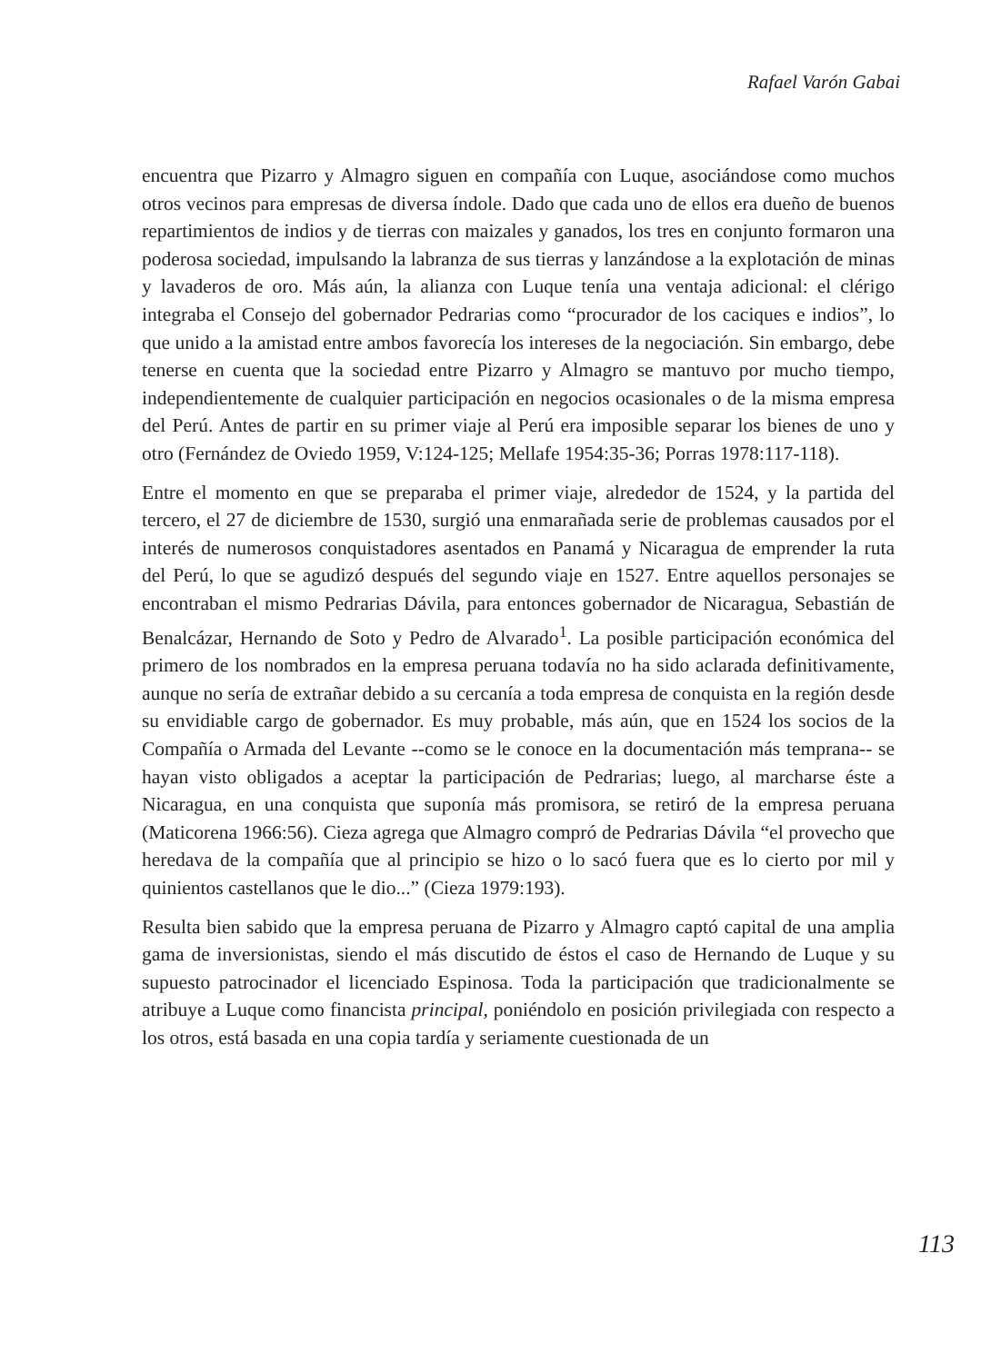Rafael Varón Gabai
encuentra que Pizarro y Almagro siguen en compañía con Luque, asociándose como muchos otros vecinos para empresas de diversa índole. Dado que cada uno de ellos era dueño de buenos repartimientos de indios y de tierras con maizales y ganados, los tres en conjunto formaron una poderosa sociedad, impulsando la labranza de sus tierras y lanzándose a la explotación de minas y lavaderos de oro. Más aún, la alianza con Luque tenía una ventaja adicional: el clérigo integraba el Consejo del gobernador Pedrarias como “procurador de los caciques e indios”, lo que unido a la amistad entre ambos favorecía los intereses de la negociación. Sin embargo, debe tenerse en cuenta que la sociedad entre Pizarro y Almagro se mantuvo por mucho tiempo, independientemente de cualquier participación en negocios ocasionales o de la misma empresa del Perú. Antes de partir en su primer viaje al Perú era imposible separar los bienes de uno y otro (Fernández de Oviedo 1959, V:124-125; Mellafe 1954:35-36; Porras 1978:117-118).
Entre el momento en que se preparaba el primer viaje, alrededor de 1524, y la partida del tercero, el 27 de diciembre de 1530, surgió una enmarañada serie de problemas causados por el interés de numerosos conquistadores asentados en Panamá y Nicaragua de emprender la ruta del Perú, lo que se agudizó después del segundo viaje en 1527. Entre aquellos personajes se encontraban el mismo Pedrarias Dávila, para entonces gobernador de Nicaragua, Sebastián de Benalcázar, Hernando de Soto y Pedro de Alvarado<sup>1</sup>. La posible participación económica del primero de los nombrados en la empresa peruana todavía no ha sido aclarada definitivamente, aunque no sería de extrañar debido a su cercanía a toda empresa de conquista en la región desde su envidiable cargo de gobernador. Es muy probable, más aún, que en 1524 los socios de la Compañía o Armada del Levante --como se le conoce en la documentación más temprana-- se hayan visto obligados a aceptar la participación de Pedrarias; luego, al marcharse éste a Nicaragua, en una conquista que suponía más promisora, se retiró de la empresa peruana (Maticorena 1966:56). Cieza agrega que Almagro compró de Pedrarias Dávila “el provecho que heredava de la compañía que al principio se hizo o lo sacó fuera que es lo cierto por mil y quinientos castellanos que le dio...” (Cieza 1979:193).
Resulta bien sabido que la empresa peruana de Pizarro y Almagro captó capital de una amplia gama de inversionistas, siendo el más discutido de éstos el caso de Hernando de Luque y su supuesto patrocinador el licenciado Espinosa. Toda la participación que tradicionalmente se atribuye a Luque como financista principal, poniéndolo en posición privilegiada con respecto a los otros, está basada en una copia tardía y seriamente cuestionada de un
113